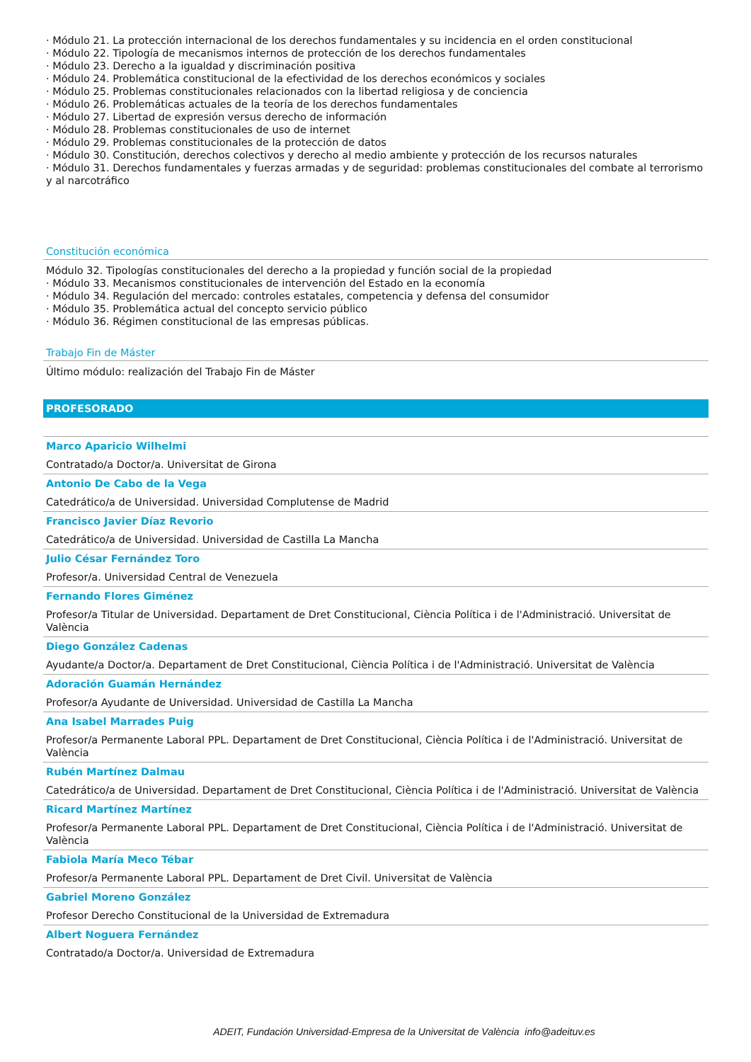· Módulo 21. La protección internacional de los derechos fundamentales y su incidencia en el orden constitucional
· Módulo 22. Tipología de mecanismos internos de protección de los derechos fundamentales
· Módulo 23. Derecho a la igualdad y discriminación positiva
· Módulo 24. Problemática constitucional de la efectividad de los derechos económicos y sociales
· Módulo 25. Problemas constitucionales relacionados con la libertad religiosa y de conciencia
· Módulo 26. Problemáticas actuales de la teoría de los derechos fundamentales
· Módulo 27. Libertad de expresión versus derecho de información
· Módulo 28. Problemas constitucionales de uso de internet
· Módulo 29. Problemas constitucionales de la protección de datos
· Módulo 30. Constitución, derechos colectivos y derecho al medio ambiente y protección de los recursos naturales
· Módulo 31. Derechos fundamentales y fuerzas armadas y de seguridad: problemas constitucionales del combate al terrorismo y al narcotráfico
Constitución económica
Módulo 32. Tipologías constitucionales del derecho a la propiedad y función social de la propiedad
· Módulo 33. Mecanismos constitucionales de intervención del Estado en la economía
· Módulo 34. Regulación del mercado: controles estatales, competencia y defensa del consumidor
· Módulo 35. Problemática actual del concepto servicio público
· Módulo 36. Régimen constitucional de las empresas públicas.
Trabajo Fin de Máster
Último módulo: realización del Trabajo Fin de Máster
PROFESORADO
Marco Aparicio Wilhelmi
Contratado/a Doctor/a. Universitat de Girona
Antonio De Cabo de la Vega
Catedrático/a de Universidad. Universidad Complutense de Madrid
Francisco Javier Díaz Revorio
Catedrático/a de Universidad. Universidad de Castilla La Mancha
Julio César Fernández Toro
Profesor/a. Universidad Central de Venezuela
Fernando Flores Giménez
Profesor/a Titular de Universidad. Departament de Dret Constitucional, Ciència Política i de l'Administració. Universitat de València
Diego González Cadenas
Ayudante/a Doctor/a. Departament de Dret Constitucional, Ciència Política i de l'Administració. Universitat de València
Adoración Guamán Hernández
Profesor/a Ayudante de Universidad. Universidad de Castilla La Mancha
Ana Isabel Marrades Puig
Profesor/a Permanente Laboral PPL. Departament de Dret Constitucional, Ciència Política i de l'Administració. Universitat de València
Rubén Martínez Dalmau
Catedrático/a de Universidad. Departament de Dret Constitucional, Ciència Política i de l'Administració. Universitat de València
Ricard Martínez Martínez
Profesor/a Permanente Laboral PPL. Departament de Dret Constitucional, Ciència Política i de l'Administració. Universitat de València
Fabiola María Meco Tébar
Profesor/a Permanente Laboral PPL. Departament de Dret Civil. Universitat de València
Gabriel Moreno González
Profesor Derecho Constitucional de la Universidad de Extremadura
Albert Noguera Fernández
Contratado/a Doctor/a. Universidad de Extremadura
ADEIT, Fundación Universidad-Empresa de la Universitat de València info@adeituv.es